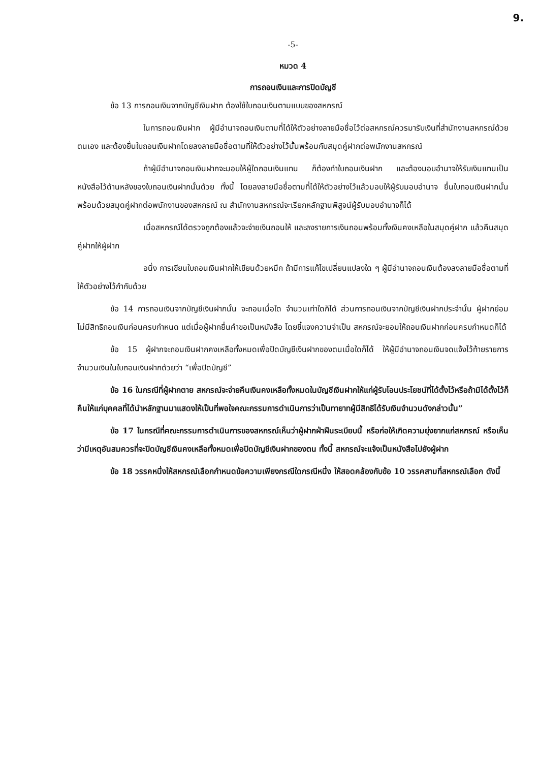9.
-5-
หมวด 4
การถอนเงินและการปิดบัญชี
ข้อ 13 การถอนเงินจากบัญชีเงินฝาก ต้องใช้ใบถอนเงินตามแบบของสหกรณ์
ในการถอนเงินฝาก ผู้มีอำนาจถอนเงินตามที่ได้ให้ตัวอย่างลายมือชื่อไว้ต่อสหกรณ์ควรมารับเงินที่สำนักงานสหกรณ์ด้วยตนเอง และต้องยื่นใบถอนเงินฝากโดยลงลายมือชื่อตามที่ให้ตัวอย่างไว้นั้นพร้อมกับสมุดคู่ฝากต่อพนักงานสหกรณ์
ถ้าผู้มีอำนาจถอนเงินฝากจะมอบให้ผู้ใดถอนเงินแทน ก็ต้องทำใบถอนเงินฝาก และต้องมอบอำนาจให้รับเงินแทนเป็นหนังสือไว้ด้านหลังของใบถอนเงินฝากนั้นด้วย ทั้งนี้ โดยลงลายมือชื่อตามที่ได้ให้ตัวอย่างไว้แล้วมอบให้ผู้รับมอบอำนาจ ยื่นใบถอนเงินฝากนั้น พร้อมด้วยสมุดคู่ฝากต่อพนักงานของสหกรณ์ ณ สำนักงานสหกรณ์จะเรียกหลักฐานพิสูจน์ผู้รับมอบอำนาจก็ได้
เมื่อสหกรณ์ได้ตรวจถูกต้องแล้วจะจ่ายเงินถอนให้ และลงรายการเงินถอนพร้อมทั้งเงินคงเหลือในสมุดคู่ฝาก แล้วคืนสมุดคู่ฝากให้ผู้ฝาก
อนึ่ง การเขียนใบถอนเงินฝากให้เขียนด้วยหมึก ถ้ามีการแก้ไขเปลี่ยนแปลงใด ๆ ผู้มีอำนาจถอนเงินต้องลงลายมือชื่อตามที่ให้ตัวอย่างไว้กำกับด้วย
ข้อ 14 การถอนเงินจากบัญชีเงินฝากนั้น จะถอนเมื่อใด จำนวนเท่าใดก็ได้ ส่วนการถอนเงินจากบัญชีเงินฝากประจำนั้น ผู้ฝากย่อมไม่มีสิทธิถอนเงินก่อนครบกำหนด แต่เมื่อผู้ฝากยื่นคำขอเป็นหนังสือ โดยชี้แจงความจำเป็น สหกรณ์จะยอมให้ถอนเงินฝากก่อนครบกำหนดก็ได้
ข้อ 15 ผู้ฝากจะถอนเงินฝากคงเหลือทั้งหมดเพื่อปิดบัญชีเงินฝากของตนเมื่อใดก็ได้ ให้ผู้มีอำนาจถอนเงินจดแจ้งไว้ท้ายรายการจำนวนเงินในใบถอนเงินฝากด้วยว่า “เพื่อปิดบัญชี”
ข้อ 16 ในกรณีที่ผู้ฝากตาย สหกรณ์จะจ่ายคืนเงินคงเหลือทั้งหมดในบัญชีเงินฝากให้แก่ผู้รับโอนประโยชน์ที่ได้ตั้งไว้หรือถ้ามิได้ตั้งไว้ก็คืนให้แก่บุคคลที่ได้นำหลักฐานมาแสดงให้เป็นที่พอใจคณะกรรมการดำเนินการว่าเป็นทายาทผู้มีสิทธิได้รับเงินจำนวนดังกล่าวนั้น”
ข้อ 17 ในกรณีที่คณะกรรมการดำเนินการของสหกรณ์เห็นว่าผู้ฝากฝ่าฝืนระเบียบนี้ หรือก่อให้เกิดความยุ่งยากแก่สหกรณ์ หรือเห็นว่ามีเหตุอันสมควรที่จะปิดบัญชีเงินคงเหลือทั้งหมดเพื่อปิดบัญชีเงินฝากของตน ทั้งนี้ สหกรณ์จะแจ้งเป็นหนังสือไปยังผู้ฝาก
ข้อ 18 วรรคหนึ่งให้สหกรณ์เลือกกำหนดข้อความเพียงกรณีใดกรณีหนึ่ง ให้สอดคล้องกับข้อ 10 วรรคสามที่สหกรณ์เลือก ดังนี้